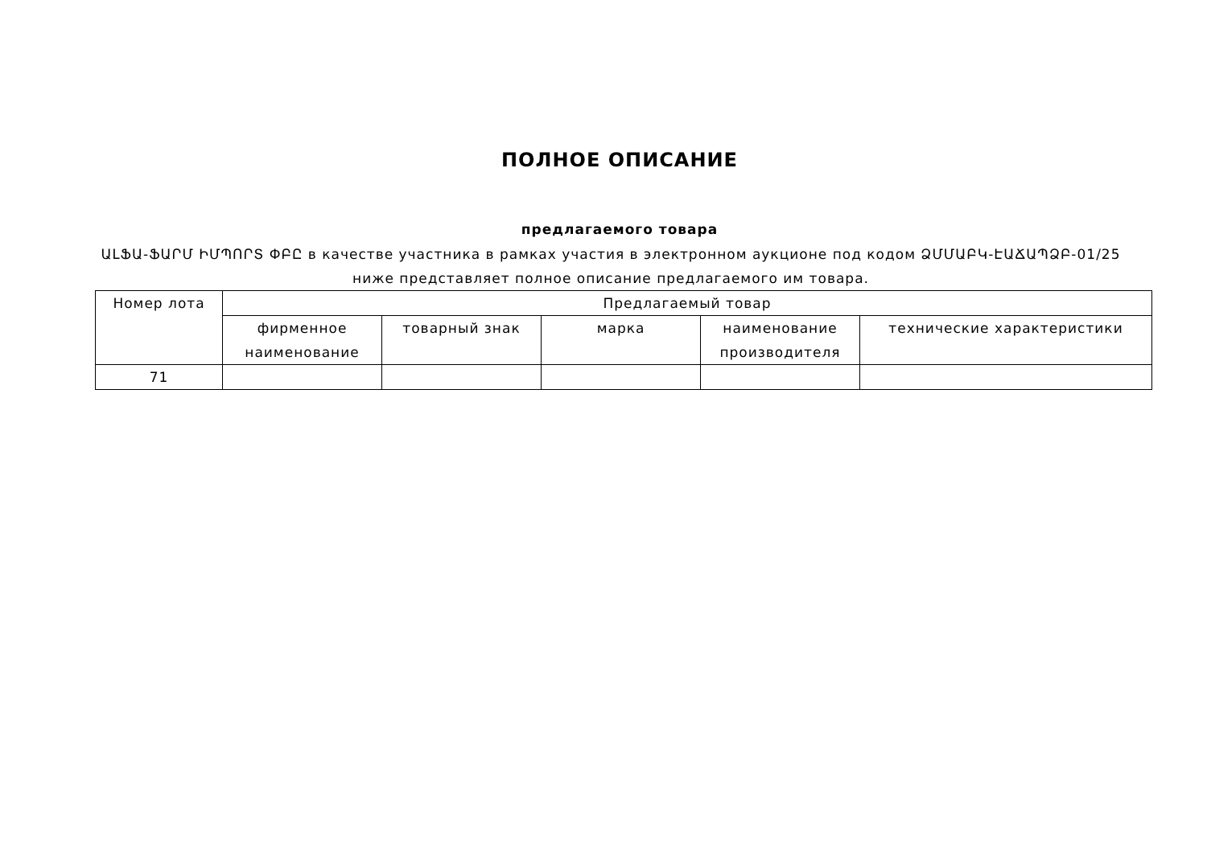ПОЛНОЕ ОПИСАНИЕ
предлагаемого товара
ԱԼՖԱ-ՖԱՐՄ ԻՄՊՈՐՏ ՓԲԸ в качестве участника в рамках участия в электронном аукционе под кодом ՁՄՄԱԲԿ-ԷԱՃԱՊՁԲ-01/25 ниже представляет полное описание предлагаемого им товара.
| Номер лота | Предлагаемый товар | | | | |
| --- | --- | --- | --- | --- | --- |
| | фирменное наименование | товарный знак | марка | наименование производителя | технические характеристики |
| 71 | | | | | |